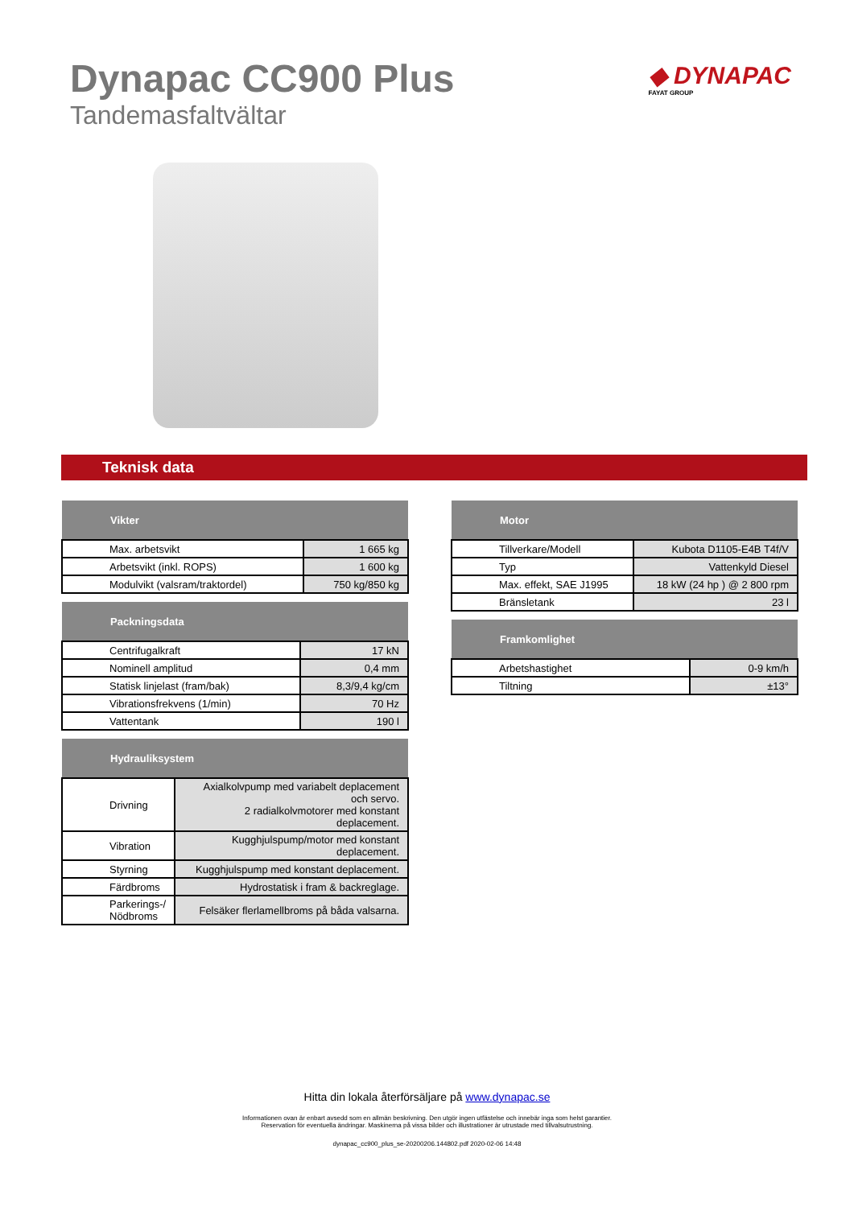Dynapac CC900 Plus
Tandemasfaltvältar
◆ DYNAPAC
FAYAT GROUP
Teknisk data
| Vikter | |
| --- | --- |
| Max. arbetsvikt | 1 665 kg |
| Arbetsvikt (inkl. ROPS) | 1 600 kg |
| Modulvikt (valsram/traktordel) | 750 kg/850 kg |
| Packningsdata | |
| --- | --- |
| Centrifugalkraft | 17 kN |
| Nominell amplitud | 0,4 mm |
| Statisk linjelast (fram/bak) | 8,3/9,4 kg/cm |
| Vibrationsfrekvens (1/min) | 70 Hz |
| Vattentank | 190 l |
| Hydrauliksystem | |
| --- | --- |
| Drivning | Axialkolvpump med variabelt deplacement och servo. 2 radialkolvmotorer med konstant deplacement. |
| Vibration | Kugghjulspump/motor med konstant deplacement. |
| Styrning | Kugghjulspump med konstant deplacement. |
| Färdbroms | Hydrostatisk i fram & backreglage. |
| Parkerings-/ Nödbroms | Felsäker flerlamellbroms på båda valsarna. |
| Motor | |
| --- | --- |
| Tillverkare/Modell | Kubota D1105-E4B T4f/V |
| Typ | Vattenkyld Diesel |
| Max. effekt, SAE J1995 | 18 kW (24 hp ) @ 2 800 rpm |
| Bränsletank | 23 l |
| Framkomlighet | |
| --- | --- |
| Arbetshastighet | 0-9 km/h |
| Tiltning | ±13° |
Hitta din lokala återförsäljare på www.dynapac.se
Informationen ovan är enbart avsedd som en allmän beskrivning. Den utgör ingen utfästelse och innebär inga som helst garantier.
Reservation för eventuella ändringar. Maskinerna på vissa bilder och illustrationer är utrustade med tillvalsutrustning.
dynapac_cc900_plus_se-20200206.144802.pdf 2020-02-06 14:48